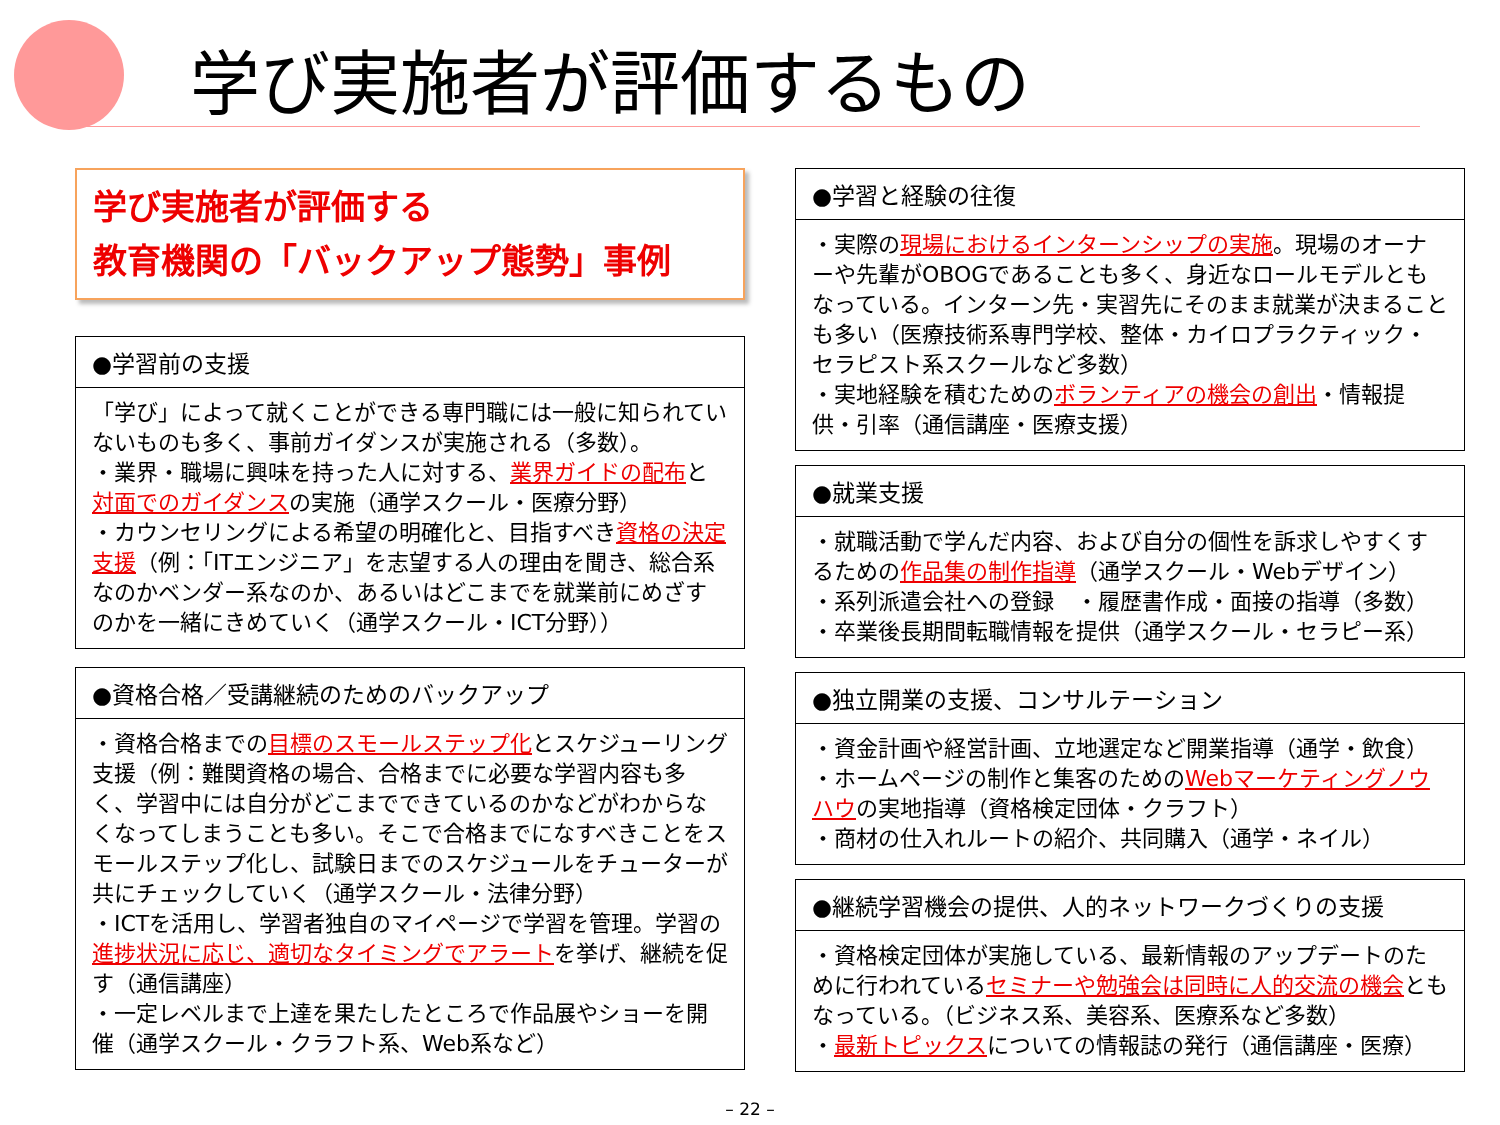学び実施者が評価するもの
学び実施者が評価する
教育機関の「バックアップ態勢」事例
●学習前の支援
「学び」によって就くことができる専門職には一般に知られていないものも多く、事前ガイダンスが実施される（多数）。
・業界・職場に興味を持った人に対する、業界ガイドの配布と対面でのガイダンスの実施（通学スクール・医療分野）
・カウンセリングによる希望の明確化と、目指すべき資格の決定支援（例：「ITエンジニア」を志望する人の理由を聞き、総合系なのかベンダー系なのか、あるいはどこまでを就業前にめざすのかを一緒にきめていく（通学スクール・ICT分野））
●資格合格／受講継続のためのバックアップ
・資格合格までの目標のスモールステップ化とスケジューリング支援（例：難関資格の場合、合格までに必要な学習内容も多く、学習中には自分がどこまでできているのかなどがわからなくなってしまうことも多い。そこで合格までになすべきことをスモールステップ化し、試験日までのスケジュールをチューターが共にチェックしていく（通学スクール・法律分野）
・ICTを活用し、学習者独自のマイページで学習を管理。学習の進捗状況に応じ、適切なタイミングでアラートを挙げ、継続を促す（通信講座）
・一定レベルまで上達を果たしたところで作品展やショーを開催（通学スクール・クラフト系、Web系など）
●学習と経験の往復
・実際の現場におけるインターンシップの実施。現場のオーナーや先輩がOBOGであることも多く、身近なロールモデルともなっている。インターン先・実習先にそのまま就業が決まることも多い（医療技術系専門学校、整体・カイロプラクティック・セラピスト系スクールなど多数）
・実地経験を積むためのボランティアの機会の創出・情報提供・引率（通信講座・医療支援）
●就業支援
・就職活動で学んだ内容、および自分の個性を訴求しやすくするための作品集の制作指導（通学スクール・Webデザイン）
・系列派遣会社への登録　・履歴書作成・面接の指導（多数）
・卒業後長期間転職情報を提供（通学スクール・セラピー系）
●独立開業の支援、コンサルテーション
・資金計画や経営計画、立地選定など開業指導（通学・飲食）
・ホームページの制作と集客のためのWebマーケティングノウハウの実地指導（資格検定団体・クラフト）
・商材の仕入れルートの紹介、共同購入（通学・ネイル）
●継続学習機会の提供、人的ネットワークづくりの支援
・資格検定団体が実施している、最新情報のアップデートのために行われているセミナーや勉強会は同時に人的交流の機会ともなっている。（ビジネス系、美容系、医療系など多数）
・最新トピックスについての情報誌の発行（通信講座・医療）
– 22 –